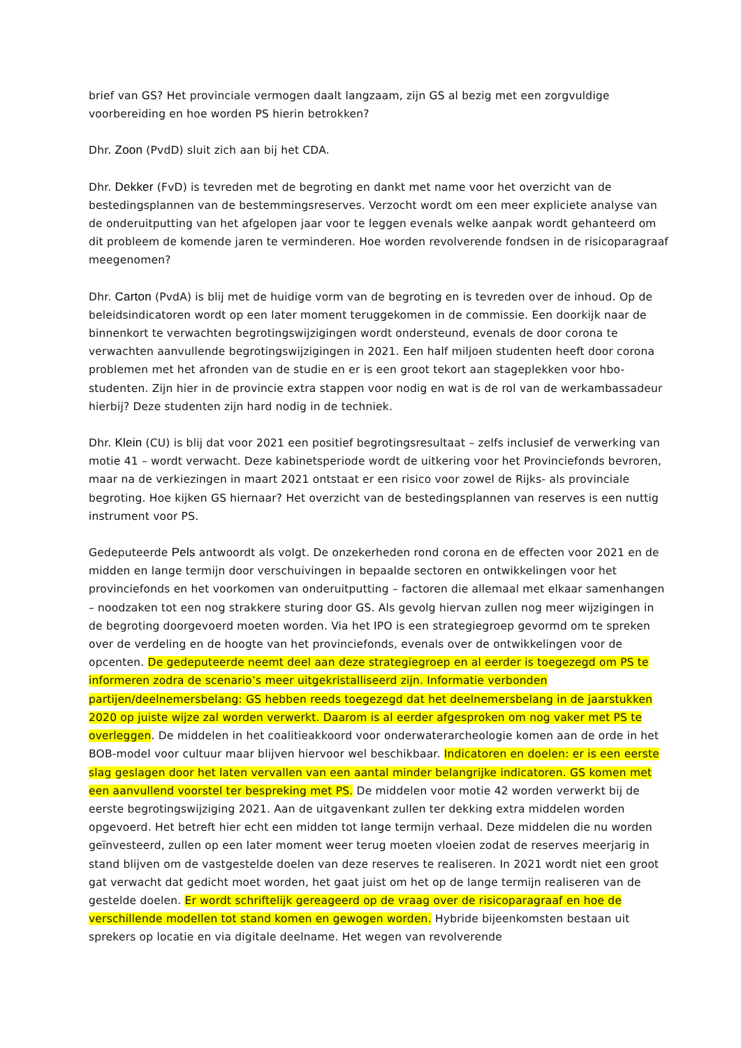brief van GS? Het provinciale vermogen daalt langzaam, zijn GS al bezig met een zorgvuldige voorbereiding en hoe worden PS hierin betrokken?
Dhr. Zoon (PvdD) sluit zich aan bij het CDA.
Dhr. Dekker (FvD) is tevreden met de begroting en dankt met name voor het overzicht van de bestedingsplannen van de bestemmingsreserves. Verzocht wordt om een meer expliciete analyse van de onderuitputting van het afgelopen jaar voor te leggen evenals welke aanpak wordt gehanteerd om dit probleem de komende jaren te verminderen. Hoe worden revolverende fondsen in de risicoparagraaf meegenomen?
Dhr. Carton (PvdA) is blij met de huidige vorm van de begroting en is tevreden over de inhoud. Op de beleidsindicatoren wordt op een later moment teruggekomen in de commissie. Een doorkijk naar de binnenkort te verwachten begrotingswijzigingen wordt ondersteund, evenals de door corona te verwachten aanvullende begrotingswijzigingen in 2021. Een half miljoen studenten heeft door corona problemen met het afronden van de studie en er is een groot tekort aan stageplekken voor hbo-studenten. Zijn hier in de provincie extra stappen voor nodig en wat is de rol van de werkambassadeur hierbij? Deze studenten zijn hard nodig in de techniek.
Dhr. Klein (CU) is blij dat voor 2021 een positief begrotingsresultaat – zelfs inclusief de verwerking van motie 41 – wordt verwacht. Deze kabinetsperiode wordt de uitkering voor het Provinciefonds bevroren, maar na de verkiezingen in maart 2021 ontstaat er een risico voor zowel de Rijks- als provinciale begroting. Hoe kijken GS hiernaar? Het overzicht van de bestedingsplannen van reserves is een nuttig instrument voor PS.
Gedeputeerde Pels antwoordt als volgt. De onzekerheden rond corona en de effecten voor 2021 en de midden en lange termijn door verschuivingen in bepaalde sectoren en ontwikkelingen voor het provinciefonds en het voorkomen van onderuitputting – factoren die allemaal met elkaar samenhangen – noodzaken tot een nog strakkere sturing door GS. Als gevolg hiervan zullen nog meer wijzigingen in de begroting doorgevoerd moeten worden. Via het IPO is een strategiegroep gevormd om te spreken over de verdeling en de hoogte van het provinciefonds, evenals over de ontwikkelingen voor de opcenten. De gedeputeerde neemt deel aan deze strategiegroep en al eerder is toegezegd om PS te informeren zodra de scenario’s meer uitgekristalliseerd zijn. Informatie verbonden partijen/deelnemersbelang: GS hebben reeds toegezegd dat het deelnemersbelang in de jaarstukken 2020 op juiste wijze zal worden verwerkt. Daarom is al eerder afgesproken om nog vaker met PS te overleggen. De middelen in het coalitieakkoord voor onderwaterarcheologie komen aan de orde in het BOB-model voor cultuur maar blijven hiervoor wel beschikbaar. Indicatoren en doelen: er is een eerste slag geslagen door het laten vervallen van een aantal minder belangrijke indicatoren. GS komen met een aanvullend voorstel ter bespreking met PS. De middelen voor motie 42 worden verwerkt bij de eerste begrotingswijziging 2021. Aan de uitgavenkant zullen ter dekking extra middelen worden opgevoerd. Het betreft hier echt een midden tot lange termijn verhaal. Deze middelen die nu worden geïnvesteerd, zullen op een later moment weer terug moeten vloeien zodat de reserves meerjarig in stand blijven om de vastgestelde doelen van deze reserves te realiseren. In 2021 wordt niet een groot gat verwacht dat gedicht moet worden, het gaat juist om het op de lange termijn realiseren van de gestelde doelen. Er wordt schriftelijk gereageerd op de vraag over de risicoparagraaf en hoe de verschillende modellen tot stand komen en gewogen worden. Hybride bijeenkomsten bestaan uit sprekers op locatie en via digitale deelname. Het wegen van revolverende